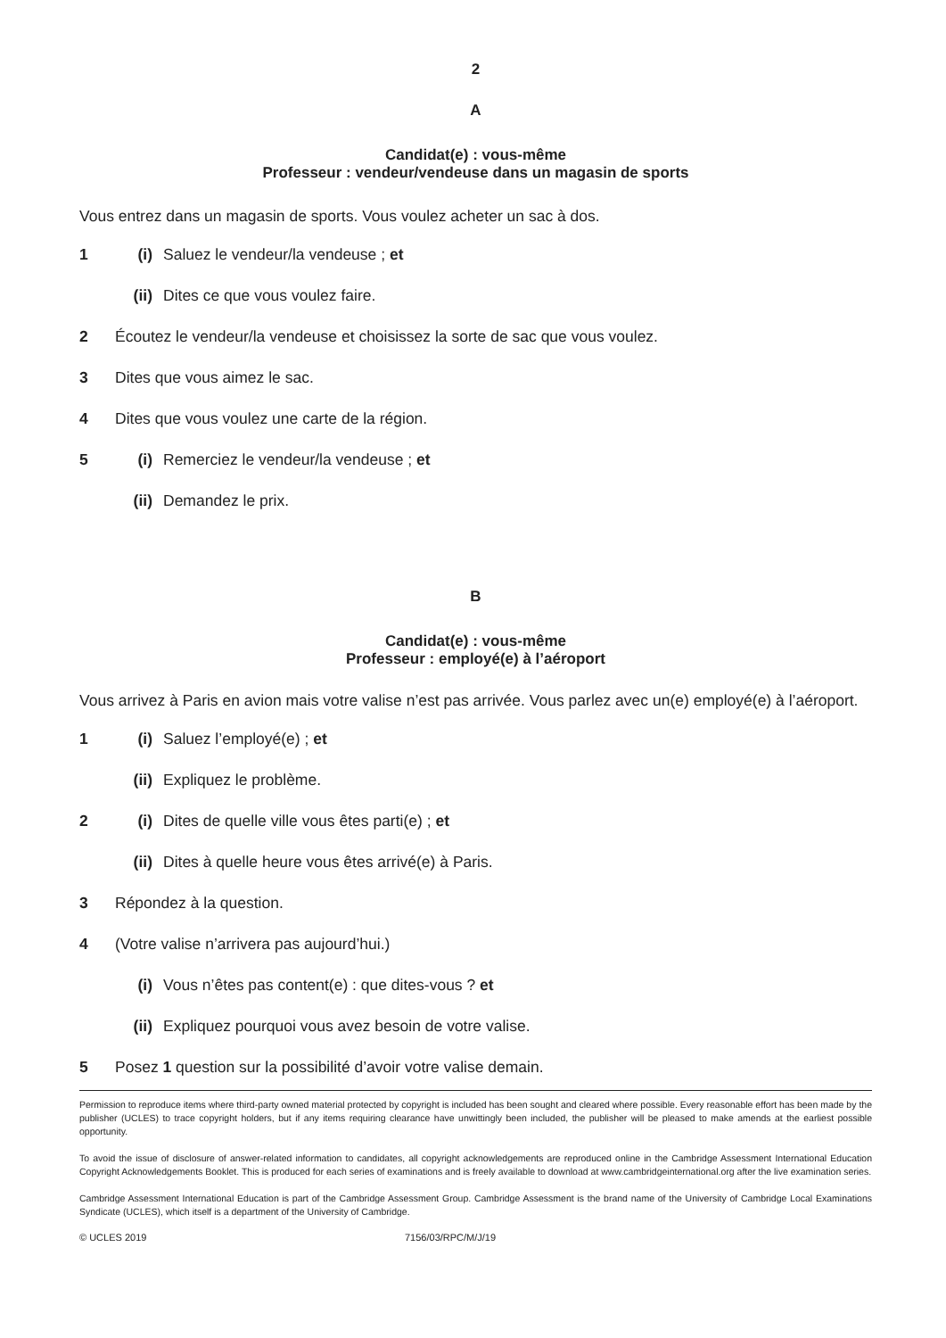2
A
Candidat(e) : vous-même
Professeur : vendeur/vendeuse dans un magasin de sports
Vous entrez dans un magasin de sports. Vous voulez acheter un sac à dos.
1 (i) Saluez le vendeur/la vendeuse ; et
(ii) Dites ce que vous voulez faire.
2 Écoutez le vendeur/la vendeuse et choisissez la sorte de sac que vous voulez.
3 Dites que vous aimez le sac.
4 Dites que vous voulez une carte de la région.
5 (i) Remerciez le vendeur/la vendeuse ; et
(ii) Demandez le prix.
B
Candidat(e) : vous-même
Professeur : employé(e) à l’aéroport
Vous arrivez à Paris en avion mais votre valise n’est pas arrivée. Vous parlez avec un(e) employé(e) à l’aéroport.
1 (i) Saluez l’employé(e) ; et
(ii) Expliquez le problème.
2 (i) Dites de quelle ville vous êtes parti(e) ; et
(ii) Dites à quelle heure vous êtes arrivé(e) à Paris.
3 Répondez à la question.
4 (Votre valise n’arrivera pas aujourd’hui.)
(i) Vous n’êtes pas content(e) : que dites-vous ? et
(ii) Expliquez pourquoi vous avez besoin de votre valise.
5 Posez 1 question sur la possibilité d’avoir votre valise demain.
Permission to reproduce items where third-party owned material protected by copyright is included has been sought and cleared where possible. Every reasonable effort has been made by the publisher (UCLES) to trace copyright holders, but if any items requiring clearance have unwittingly been included, the publisher will be pleased to make amends at the earliest possible opportunity.
To avoid the issue of disclosure of answer-related information to candidates, all copyright acknowledgements are reproduced online in the Cambridge Assessment International Education Copyright Acknowledgements Booklet. This is produced for each series of examinations and is freely available to download at www.cambridgeinternational.org after the live examination series.
Cambridge Assessment International Education is part of the Cambridge Assessment Group. Cambridge Assessment is the brand name of the University of Cambridge Local Examinations Syndicate (UCLES), which itself is a department of the University of Cambridge.
© UCLES 2019 7156/03/RPC/M/J/19